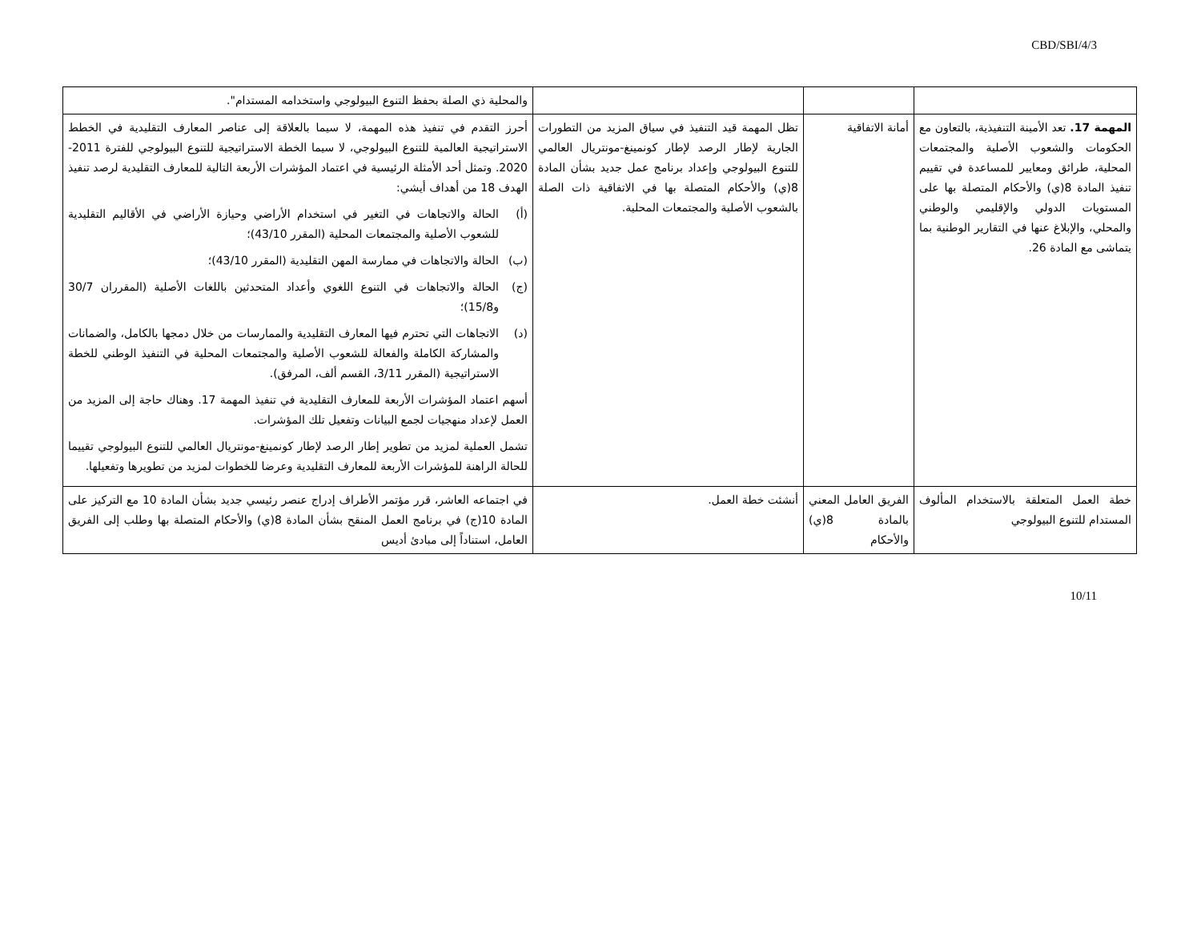CBD/SBI/4/3
| | | | والمحلية ذي الصلة بحفظ التنوع البيولوجي واستخدامه المستدام". |
| المهمة 17. تعد الأمينة التنفيذية، بالتعاون مع الحكومات والشعوب الأصلية والمجتمعات المحلية، طرائق ومعايير للمساعدة في تقييم تنفيذ المادة 8(ي) والأحكام المتصلة بها على المستويات الدولي والإقليمي والوطني والمحلي، والإبلاغ عنها في التقارير الوطنية بما يتماشى مع المادة 26. | أمانة الاتفاقية | تظل المهمة قيد التنفيذ في سياق المزيد من التطورات الجارية لإطار الرصد لإطار كونمينغ-مونتريال العالمي للتنوع البيولوجي وإعداد برنامج عمل جديد بشأن المادة 8(ي) والأحكام المتصلة بها في الاتفاقية ذات الصلة بالشعوب الأصلية والمجتمعات المحلية. | أحرز التقدم في تنفيذ هذه المهمة، لا سيما بالعلاقة إلى عناصر المعارف التقليدية في الخطط الاستراتيجية العالمية للتنوع البيولوجي، لا سيما الخطة الاستراتيجية للتنوع البيولوجي للفترة 2011-2020. وتمثل أحد الأمثلة الرئيسية في اعتماد المؤشرات الأربعة التالية للمعارف التقليدية لرصد تنفيذ الهدف 18 من أهداف أيشي: (أ) الحالة والاتجاهات في التغير في استخدام الأراضي وحيازة الأراضي في الأقاليم التقليدية للشعوب الأصلية والمجتمعات المحلية (المقرر 43/10)؛ (ب) الحالة والاتجاهات في ممارسة المهن التقليدية (المقرر 43/10)؛ (ج) الحالة والاتجاهات في التنوع اللغوي وأعداد المتحدثين باللغات الأصلية (المقرران 30/7 و15/8)؛ (د) الاتجاهات التي تحترم فيها المعارف التقليدية والممارسات من خلال دمجها بالكامل، والضمانات والمشاركة الكاملة والفعالة للشعوب الأصلية والمجتمعات المحلية في التنفيذ الوطني للخطة الاستراتيجية (المقرر 3/11، القسم ألف، المرفق). أسهم اعتماد المؤشرات الأربعة للمعارف التقليدية في تنفيذ المهمة 17. وهناك حاجة إلى المزيد من العمل لإعداد منهجيات لجمع البيانات وتفعيل تلك المؤشرات. تشمل العملية لمزيد من تطوير إطار الرصد لإطار كونمينغ-مونتريال العالمي للتنوع البيولوجي تقييما للحالة الراهنة للمؤشرات الأربعة للمعارف التقليدية وعرضا للخطوات لمزيد من تطويرها وتفعيلها. |
| خطة العمل المتعلقة بالاستخدام المألوف المستدام للتنوع البيولوجي | الفريق العامل المعني بالمادة 8(ي) والأحكام | أنشئت خطة العمل. | في اجتماعه العاشر، قرر مؤتمر الأطراف إدراج عنصر رئيسي جديد بشأن المادة 10 مع التركيز على المادة 10(ج) في برنامج العمل المنقح بشأن المادة 8(ي) والأحكام المتصلة بها وطلب إلى الفريق العامل، استناداً إلى مبادئ أديس |
10/11